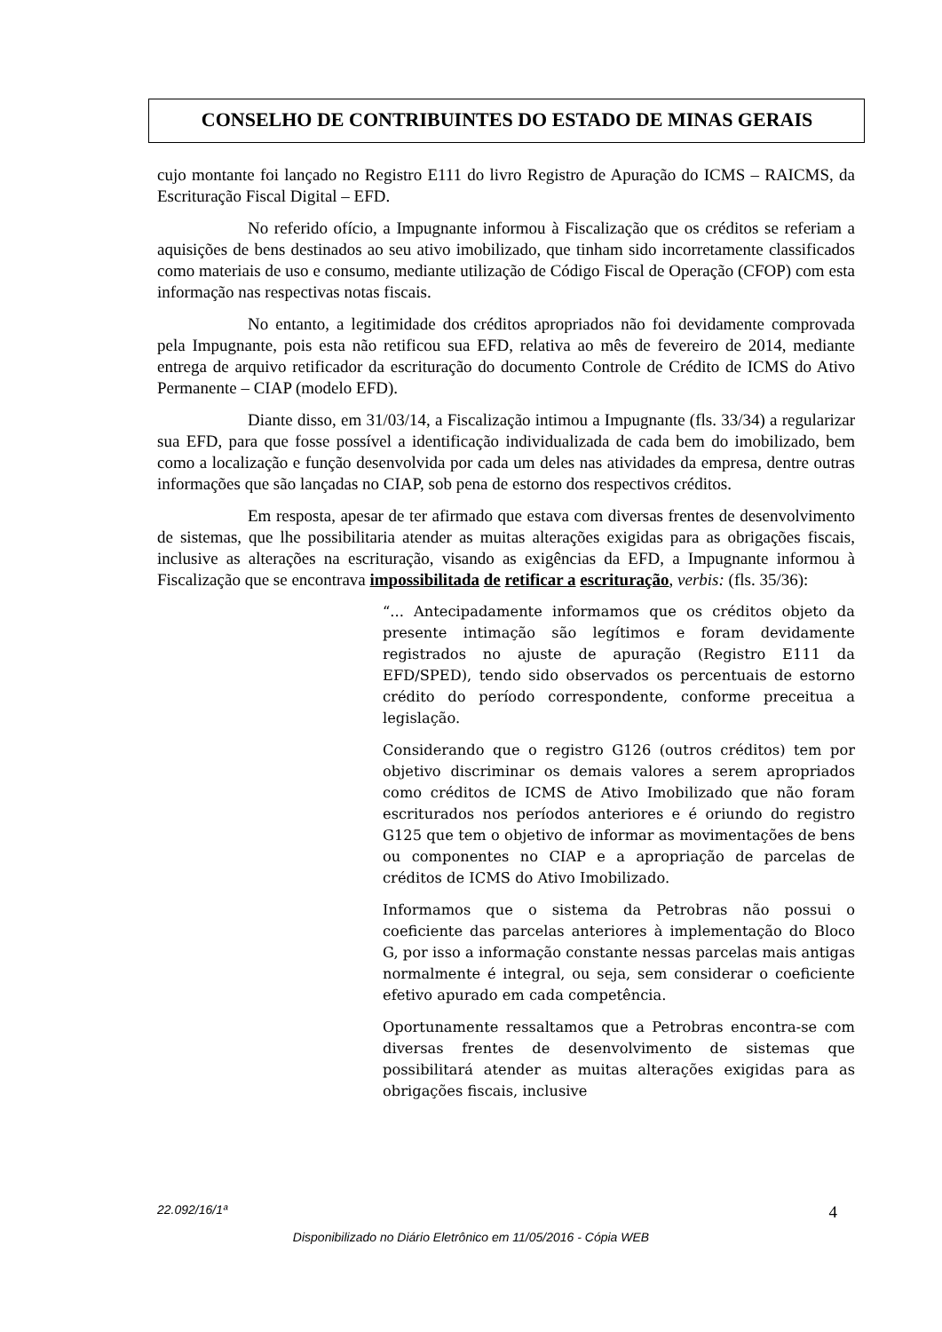CONSELHO DE CONTRIBUINTES DO ESTADO DE MINAS GERAIS
cujo montante foi lançado no Registro E111 do livro Registro de Apuração do ICMS – RAICMS, da Escrituração Fiscal Digital – EFD.
No referido ofício, a Impugnante informou à Fiscalização que os créditos se referiam a aquisições de bens destinados ao seu ativo imobilizado, que tinham sido incorretamente classificados como materiais de uso e consumo, mediante utilização de Código Fiscal de Operação (CFOP) com esta informação nas respectivas notas fiscais.
No entanto, a legitimidade dos créditos apropriados não foi devidamente comprovada pela Impugnante, pois esta não retificou sua EFD, relativa ao mês de fevereiro de 2014, mediante entrega de arquivo retificador da escrituração do documento Controle de Crédito de ICMS do Ativo Permanente – CIAP (modelo EFD).
Diante disso, em 31/03/14, a Fiscalização intimou a Impugnante (fls. 33/34) a regularizar sua EFD, para que fosse possível a identificação individualizada de cada bem do imobilizado, bem como a localização e função desenvolvida por cada um deles nas atividades da empresa, dentre outras informações que são lançadas no CIAP, sob pena de estorno dos respectivos créditos.
Em resposta, apesar de ter afirmado que estava com diversas frentes de desenvolvimento de sistemas, que lhe possibilitaria atender as muitas alterações exigidas para as obrigações fiscais, inclusive as alterações na escrituração, visando as exigências da EFD, a Impugnante informou à Fiscalização que se encontrava impossibilitada de retificar a escrituração, verbis: (fls. 35/36):
“... Antecipadamente informamos que os créditos objeto da presente intimação são legítimos e foram devidamente registrados no ajuste de apuração (Registro E111 da EFD/SPED), tendo sido observados os percentuais de estorno crédito do período correspondente, conforme preceitua a legislação.
Considerando que o registro G126 (outros créditos) tem por objetivo discriminar os demais valores a serem apropriados como créditos de ICMS de Ativo Imobilizado que não foram escriturados nos períodos anteriores e é oriundo do registro G125 que tem o objetivo de informar as movimentações de bens ou componentes no CIAP e a apropriação de parcelas de créditos de ICMS do Ativo Imobilizado.
Informamos que o sistema da Petrobras não possui o coeficiente das parcelas anteriores à implementação do Bloco G, por isso a informação constante nessas parcelas mais antigas normalmente é integral, ou seja, sem considerar o coeficiente efetivo apurado em cada competência.
Oportunamente ressaltamos que a Petrobras encontra-se com diversas frentes de desenvolvimento de sistemas que possibilitará atender as muitas alterações exigidas para as obrigações fiscais, inclusive
22.092/16/1ª 4
Disponibilizado no Diário Eletrônico em 11/05/2016 - Cópia WEB